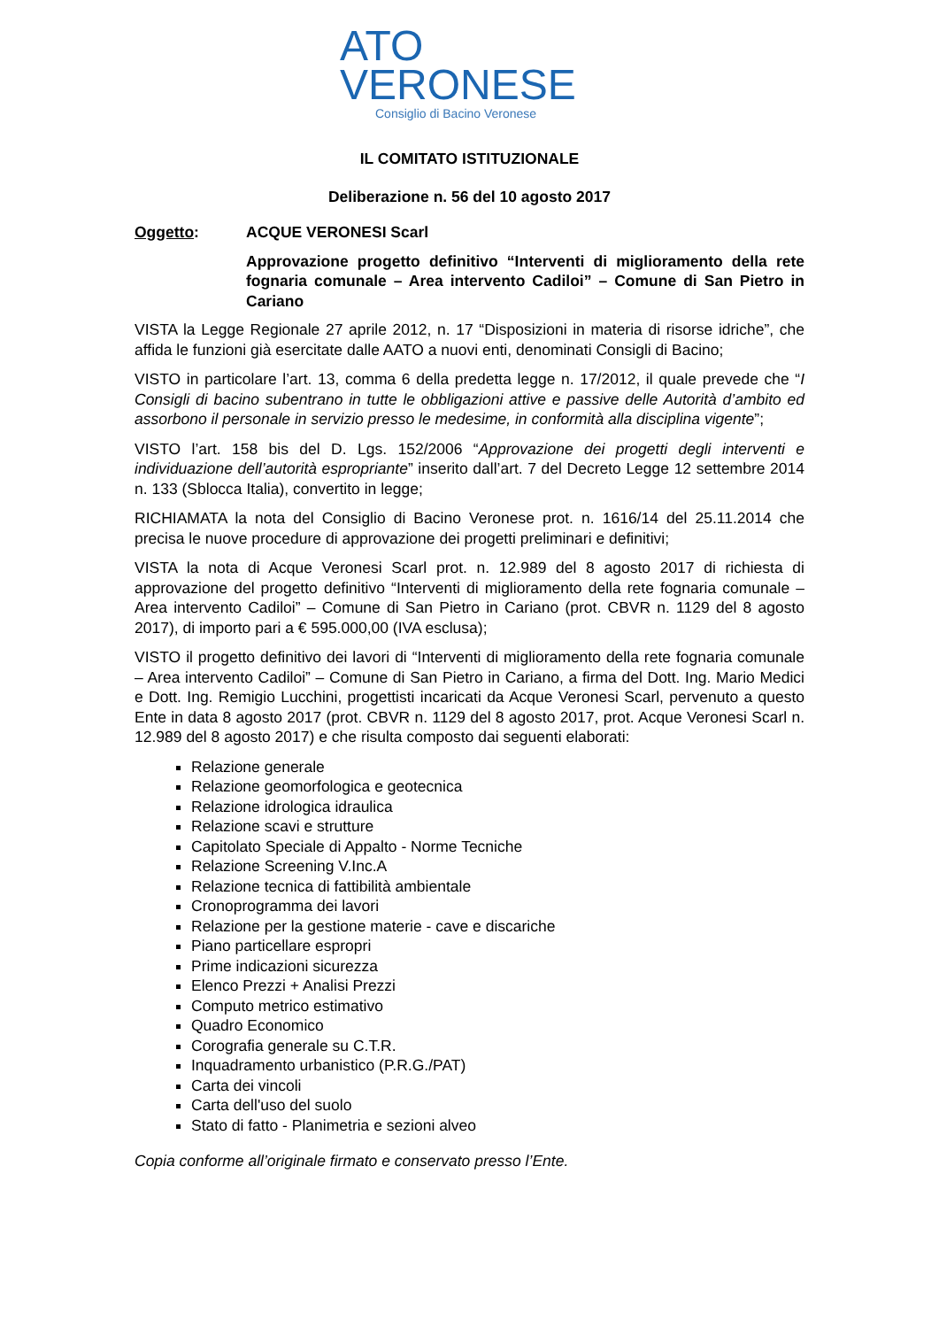ATO
VERONESE
Consiglio di Bacino Veronese
IL COMITATO ISTITUZIONALE
Deliberazione n. 56 del 10 agosto 2017
Oggetto: ACQUE VERONESI Scarl
Approvazione progetto definitivo “Interventi di miglioramento della rete fognaria comunale – Area intervento Cadiloi” – Comune di San Pietro in Cariano
VISTA la Legge Regionale 27 aprile 2012, n. 17 “Disposizioni in materia di risorse idriche”, che affida le funzioni già esercitate dalle AATO a nuovi enti, denominati Consigli di Bacino;
VISTO in particolare l’art. 13, comma 6 della predetta legge n. 17/2012, il quale prevede che “I Consigli di bacino subentrano in tutte le obbligazioni attive e passive delle Autorità d’ambito ed assorbono il personale in servizio presso le medesime, in conformità alla disciplina vigente”;
VISTO l’art. 158 bis del D. Lgs. 152/2006 “Approvazione dei progetti degli interventi e individuazione dell’autorità espropriante” inserito dall’art. 7 del Decreto Legge 12 settembre 2014 n. 133 (Sblocca Italia), convertito in legge;
RICHIAMATA la nota del Consiglio di Bacino Veronese prot. n. 1616/14 del 25.11.2014 che precisa le nuove procedure di approvazione dei progetti preliminari e definitivi;
VISTA la nota di Acque Veronesi Scarl prot. n. 12.989 del 8 agosto 2017 di richiesta di approvazione del progetto definitivo “Interventi di miglioramento della rete fognaria comunale – Area intervento Cadiloi” – Comune di San Pietro in Cariano (prot. CBVR n. 1129 del 8 agosto 2017), di importo pari a € 595.000,00 (IVA esclusa);
VISTO il progetto definitivo dei lavori di “Interventi di miglioramento della rete fognaria comunale – Area intervento Cadiloi” – Comune di San Pietro in Cariano, a firma del Dott. Ing. Mario Medici e Dott. Ing. Remigio Lucchini, progettisti incaricati da Acque Veronesi Scarl, pervenuto a questo Ente in data 8 agosto 2017 (prot. CBVR n. 1129 del 8 agosto 2017, prot. Acque Veronesi Scarl n. 12.989 del 8 agosto 2017) e che risulta composto dai seguenti elaborati:
Relazione generale
Relazione geomorfologica e geotecnica
Relazione idrologica idraulica
Relazione scavi e strutture
Capitolato Speciale di Appalto - Norme Tecniche
Relazione Screening V.Inc.A
Relazione tecnica di fattibilità ambientale
Cronoprogramma dei lavori
Relazione per la gestione materie - cave e discariche
Piano particellare espropri
Prime indicazioni sicurezza
Elenco Prezzi + Analisi Prezzi
Computo metrico estimativo
Quadro Economico
Corografia generale su C.T.R.
Inquadramento urbanistico (P.R.G./PAT)
Carta dei vincoli
Carta dell'uso del suolo
Stato di fatto - Planimetria e sezioni alveo
Copia conforme all’originale firmato e conservato presso l’Ente.